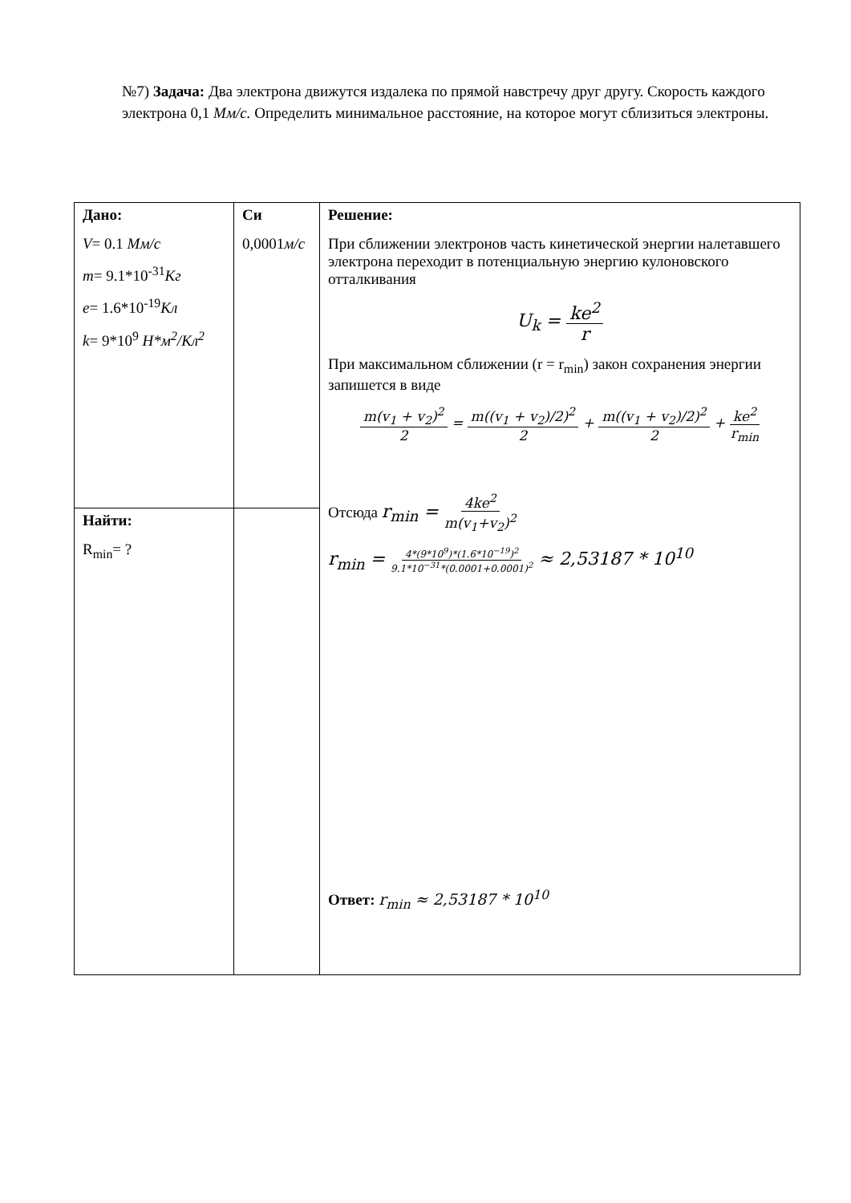№7) Задача: Два электрона движутся издалека по прямой навстречу друг другу. Скорость каждого электрона 0,1 Мм/с. Определить минимальное расстояние, на которое могут сблизиться электроны.
| Дано: V = 0.1 Мм/с m = 9.1*10<sup>-31</sup> Кг e = 1.6*10<sup>-19</sup> Кл k = 9*10<sup>9</sup> Н*м<sup>2</sup>/Кл<sup>2</sup> | Си 0,0001 м/с | Решение: При сближении электронов часть кинетической энергии налетавшего электрона переходит в потенциальную энергию кулоновского отталкивания U<sub>k</sub> = ke<sup>2</sup> r При максимальном сближении (r = r<sub>min</sub>) закон сохранения энергии запишется в виде m(v<sub>1</sub> + v<sub>2</sub>)<sup>2</sup> 2 = m((v<sub>1</sub> + v<sub>2</sub>)/2)<sup>2</sup> 2 + m((v<sub>1</sub> + v<sub>2</sub>)/2)<sup>2</sup> 2 + ke<sup>2</sup> r<sub>min</sub> Отсюда r<sub>min</sub> = 4ke<sup>2</sup> m(v<sub>1</sub>+v<sub>2</sub>)<sup>2</sup> r<sub>min</sub> = 4*(9*10<sup>9</sup>)*(1.6*10<sup>−19</sup>)<sup>2</sup> 9.1*10<sup>−31</sup>*(0.0001+0.0001)<sup>2</sup> ≈ 2,53187 * 10<sup>10</sup> Ответ: r<sub>min</sub> ≈ 2,53187 * 10<sup>10</sup> |
| Найти: R<sub>min</sub>= ? | | |